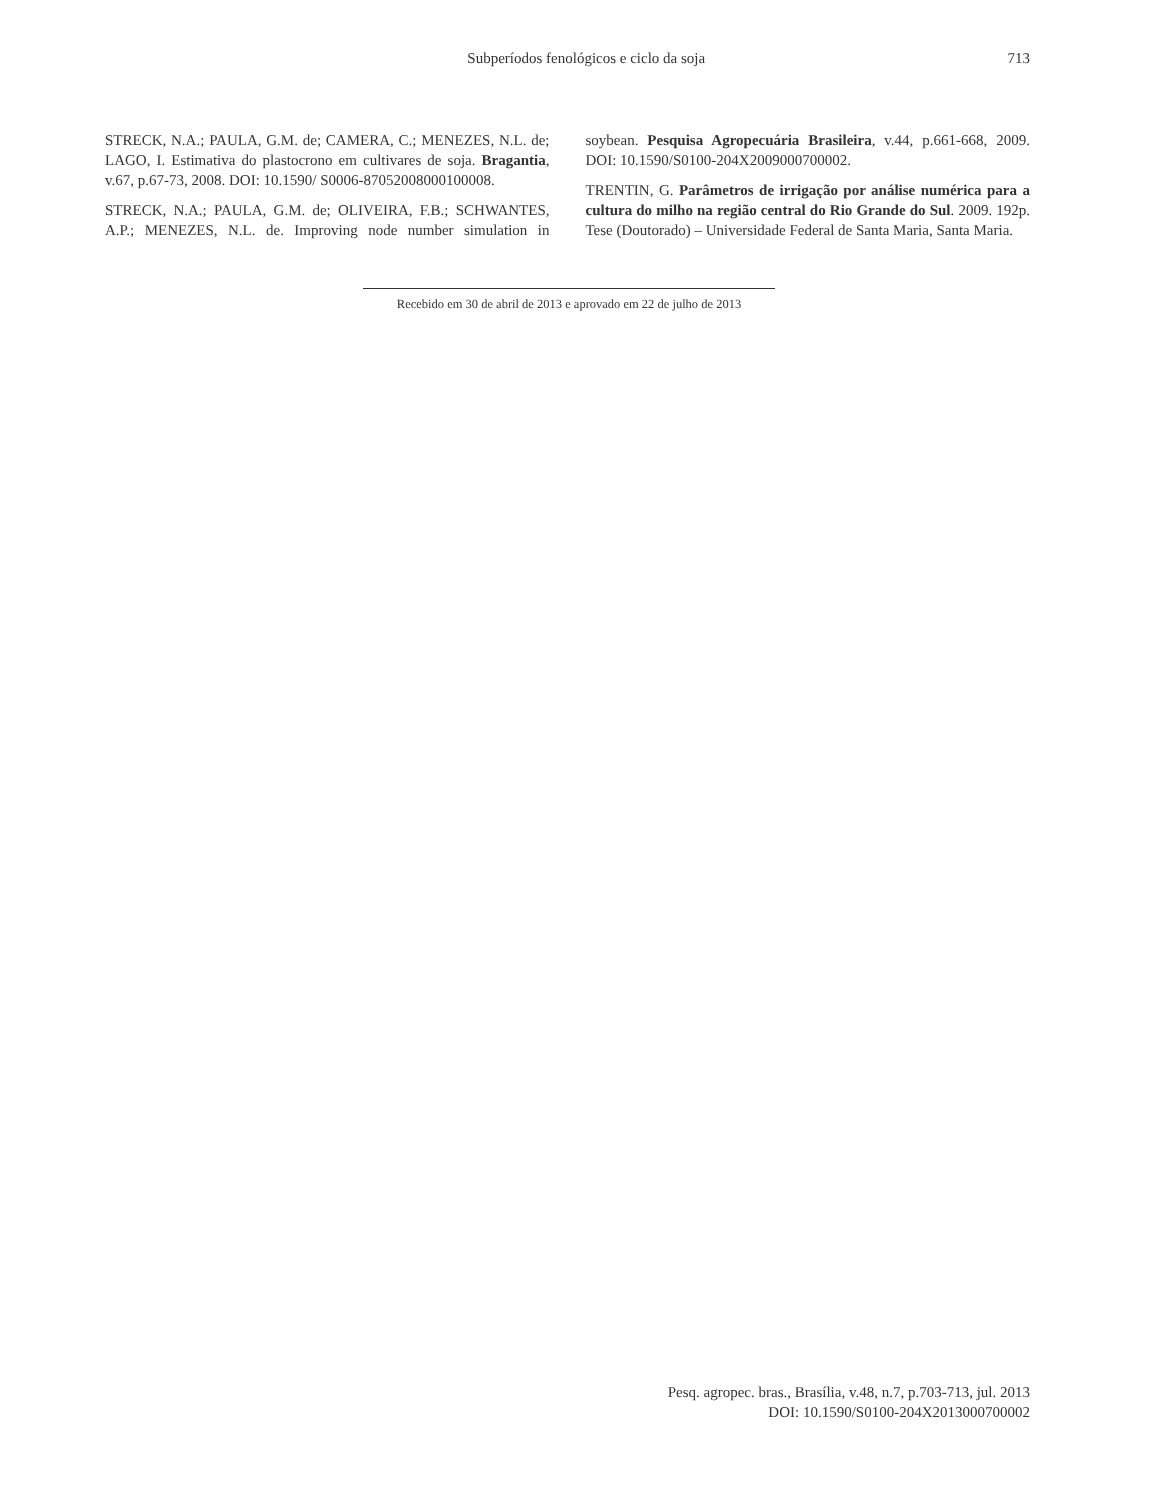Subperíodos fenológicos e ciclo da soja
713
STRECK, N.A.; PAULA, G.M. de; CAMERA, C.; MENEZES, N.L. de; LAGO, I. Estimativa do plastocrono em cultivares de soja. Bragantia, v.67, p.67-73, 2008. DOI: 10.1590/ S0006-87052008000100008.
STRECK, N.A.; PAULA, G.M. de; OLIVEIRA, F.B.; SCHWANTES, A.P.; MENEZES, N.L. de. Improving node number simulation in soybean. Pesquisa Agropecuária Brasileira, v.44, p.661-668, 2009. DOI: 10.1590/S0100-204X2009000700002.
TRENTIN, G. Parâmetros de irrigação por análise numérica para a cultura do milho na região central do Rio Grande do Sul. 2009. 192p. Tese (Doutorado) – Universidade Federal de Santa Maria, Santa Maria.
Recebido em 30 de abril de 2013 e aprovado em 22 de julho de 2013
Pesq. agropec. bras., Brasília, v.48, n.7, p.703-713, jul. 2013
DOI: 10.1590/S0100-204X2013000700002